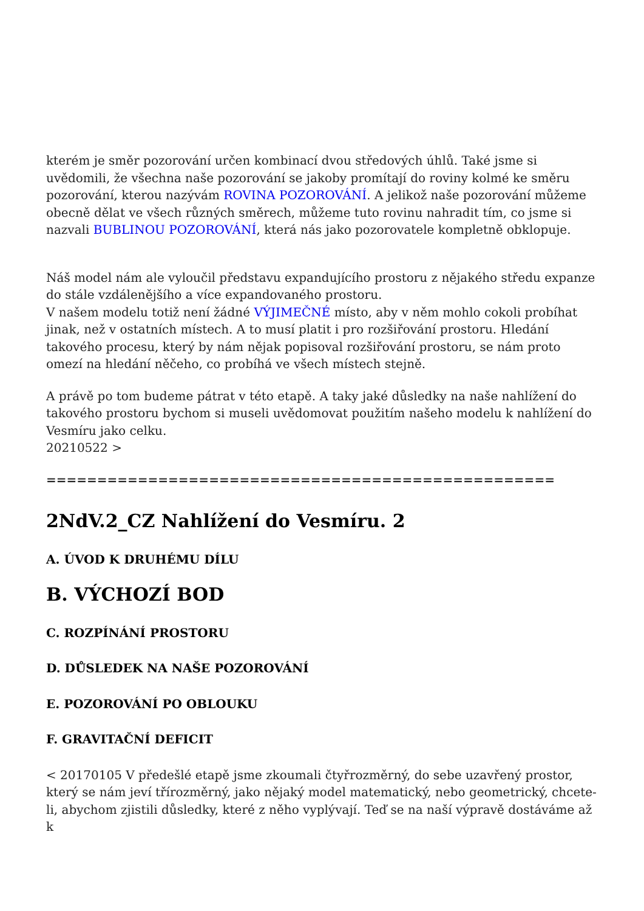kterém je směr pozorování určen kombinací dvou středových úhlů. Také jsme si uvědomili, že všechna naše pozorování se jakoby promítají do roviny kolmé ke směru pozorování, kterou nazývám ROVINA POZOROVÁNÍ. A jelikož naše pozorování můžeme obecně dělat ve všech různých směrech, můžeme tuto rovinu nahradit tím, co jsme si nazvali BUBLINOU POZOROVÁNÍ, která nás jako pozorovatele kompletně obklopuje.
Náš model nám ale vyloučil představu expandujícího prostoru z nějakého středu expanze do stále vzdálenějšího a více expandovaného prostoru.
V našem modelu totiž není žádné VÝJIMEČNÉ místo, aby v něm mohlo cokoli probíhat jinak, než v ostatních místech. A to musí platit i pro rozšiřování prostoru. Hledání takového procesu, který by nám nějak popisoval rozšiřování prostoru, se nám proto omezí na hledání něčeho, co probíhá ve všech místech stejně.
A právě po tom budeme pátrat v této etapě. A taky jaké důsledky na naše nahlížení do takového prostoru bychom si museli uvědomovat použitím našeho modelu k nahlížení do Vesmíru jako celku.
20210522 >
==================================================
2NdV.2_CZ Nahlížení do Vesmíru. 2
A. ÚVOD K DRUHÉMU DÍLU
B. VÝCHOZÍ BOD
C. ROZPÍNÁNÍ PROSTORU
D. DŮSLEDEK NA NAŠE POZOROVÁNÍ
E. POZOROVÁNÍ PO OBLOUKU
F. GRAVITAČNÍ DEFICIT
< 20170105 V předešlé etapě jsme zkoumali čtyřrozměrný, do sebe uzavřený prostor, který se nám jeví třírozměrný, jako nějaký model matematický, nebo geometrický, chcete-li, abychom zjistili důsledky, které z něho vyplývají. Teď se na naší výpravě dostáváme až k